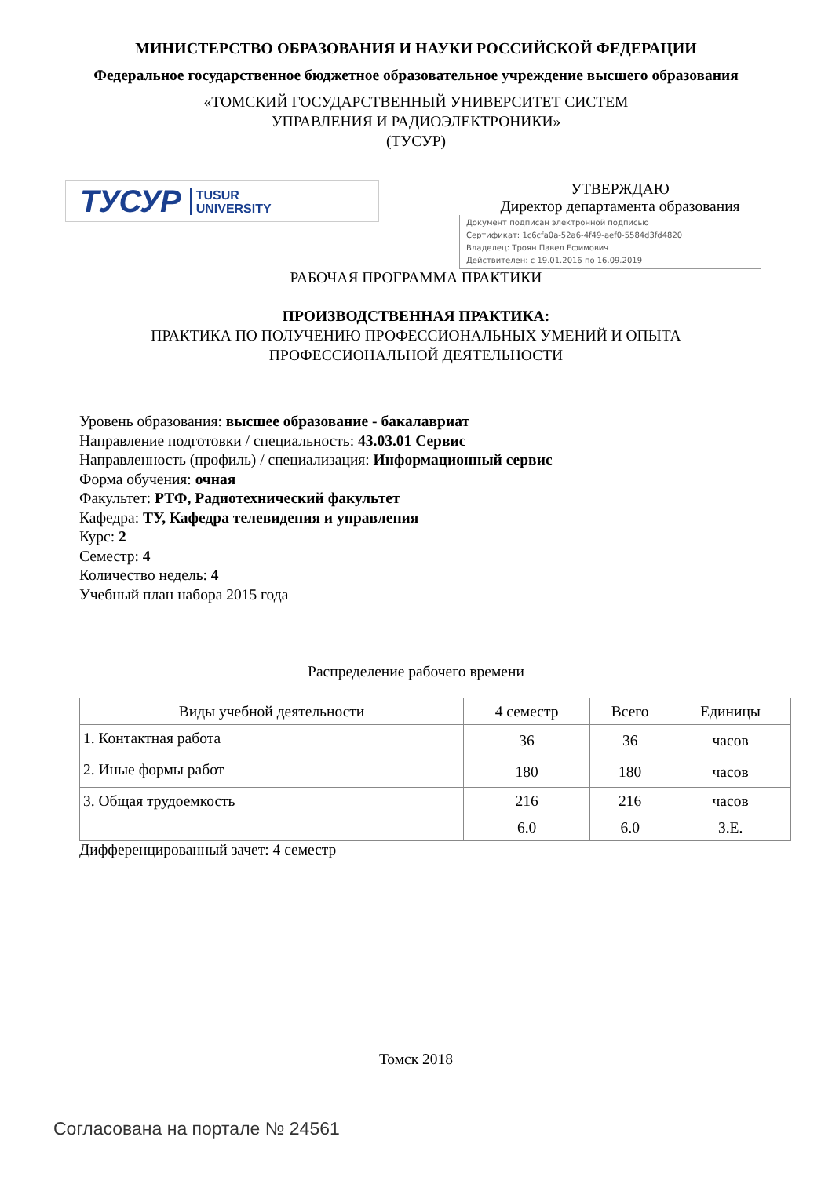МИНИСТЕРСТВО ОБРАЗОВАНИЯ И НАУКИ РОССИЙСКОЙ ФЕДЕРАЦИИ
Федеральное государственное бюджетное образовательное учреждение высшего образования
«ТОМСКИЙ ГОСУДАРСТВЕННЫЙ УНИВЕРСИТЕТ СИСТЕМ
УПРАВЛЕНИЯ И РАДИОЭЛЕКТРОНИКИ»
(ТУСУР)
ТУСУР TUSUR
UNIVERSITY
УТВЕРЖДАЮ
Директор департамента образования
Документ подписан электронной подписью
Сертификат: 1c6cfa0a-52a6-4f49-aef0-5584d3fd4820
Владелец: Троян Павел Ефимович
Действителен: с 19.01.2016 по 16.09.2019
РАБОЧАЯ ПРОГРАММА ПРАКТИКИ
ПРОИЗВОДСТВЕННАЯ ПРАКТИКА:
ПРАКТИКА ПО ПОЛУЧЕНИЮ ПРОФЕССИОНАЛЬНЫХ УМЕНИЙ И ОПЫТА
ПРОФЕССИОНАЛЬНОЙ ДЕЯТЕЛЬНОСТИ
Уровень образования: высшее образование - бакалавриат
Направление подготовки / специальность: 43.03.01 Сервис
Направленность (профиль) / специализация: Информационный сервис
Форма обучения: очная
Факультет: РТФ, Радиотехнический факультет
Кафедра: ТУ, Кафедра телевидения и управления
Курс: 2
Семестр: 4
Количество недель: 4
Учебный план набора 2015 года
Распределение рабочего времени
| Виды учебной деятельности | 4 семестр | Всего | Единицы |
| 1. Контактная работа | 36 | 36 | часов |
| 2. Иные формы работ | 180 | 180 | часов |
| 3. Общая трудоемкость | 216 | 216 | часов |
| | 6.0 | 6.0 | З.Е. |
Дифференцированный зачет: 4 семестр
Томск 2018
Согласована на портале № 24561